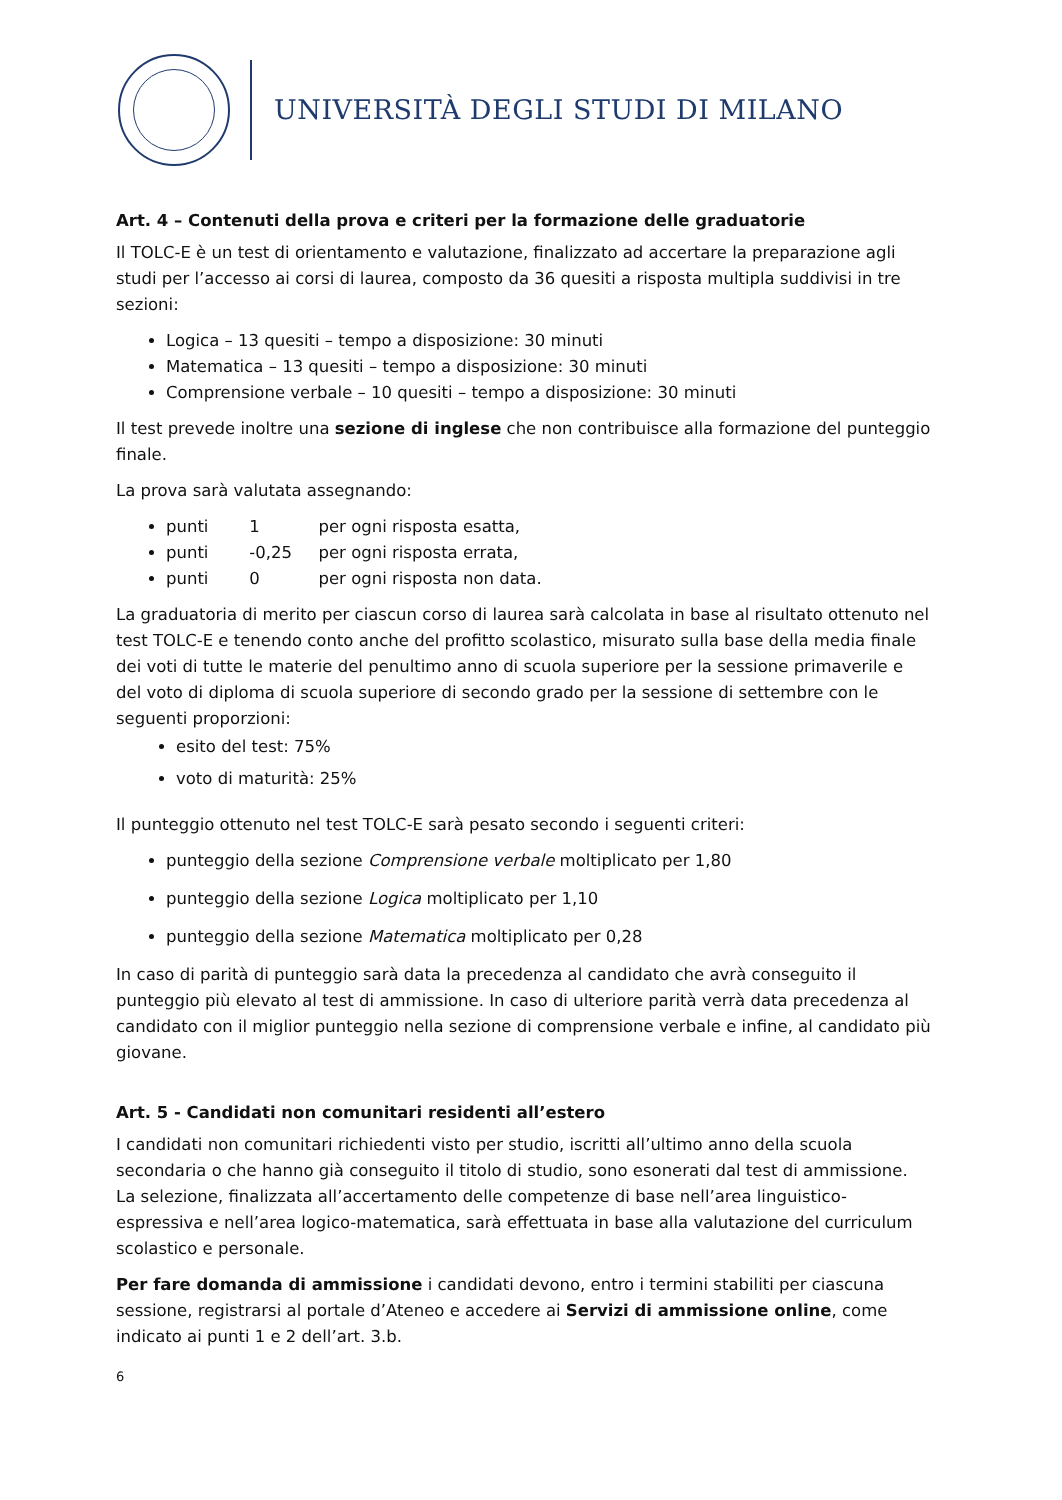UNIVERSITÀ DEGLI STUDI DI MILANO
Art. 4 – Contenuti della prova e criteri per la formazione delle graduatorie
Il TOLC-E è un test di orientamento e valutazione, finalizzato ad accertare la preparazione agli studi per l’accesso ai corsi di laurea, composto da 36 quesiti a risposta multipla suddivisi in tre sezioni:
Logica – 13 quesiti – tempo a disposizione: 30 minuti
Matematica – 13 quesiti – tempo a disposizione: 30 minuti
Comprensione verbale – 10 quesiti – tempo a disposizione: 30 minuti
Il test prevede inoltre una sezione di inglese che non contribuisce alla formazione del punteggio finale.
La prova sarà valutata assegnando:
punti 1 per ogni risposta esatta,
punti -0,25 per ogni risposta errata,
punti 0 per ogni risposta non data.
La graduatoria di merito per ciascun corso di laurea sarà calcolata in base al risultato ottenuto nel test TOLC-E e tenendo conto anche del profitto scolastico, misurato sulla base della media finale dei voti di tutte le materie del penultimo anno di scuola superiore per la sessione primaverile e del voto di diploma di scuola superiore di secondo grado per la sessione di settembre con le seguenti proporzioni:
esito del test: 75%
voto di maturità: 25%
Il punteggio ottenuto nel test TOLC-E sarà pesato secondo i seguenti criteri:
punteggio della sezione Comprensione verbale moltiplicato per 1,80
punteggio della sezione Logica moltiplicato per 1,10
punteggio della sezione Matematica moltiplicato per 0,28
In caso di parità di punteggio sarà data la precedenza al candidato che avrà conseguito il punteggio più elevato al test di ammissione. In caso di ulteriore parità verrà data precedenza al candidato con il miglior punteggio nella sezione di comprensione verbale e infine, al candidato più giovane.
Art. 5 - Candidati non comunitari residenti all’estero
I candidati non comunitari richiedenti visto per studio, iscritti all’ultimo anno della scuola secondaria o che hanno già conseguito il titolo di studio, sono esonerati dal test di ammissione. La selezione, finalizzata all’accertamento delle competenze di base nell’area linguistico-espressiva e nell’area logico-matematica, sarà effettuata in base alla valutazione del curriculum scolastico e personale.
Per fare domanda di ammissione i candidati devono, entro i termini stabiliti per ciascuna sessione, registrarsi al portale d’Ateneo e accedere ai Servizi di ammissione online, come indicato ai punti 1 e 2 dell’art. 3.b.
6